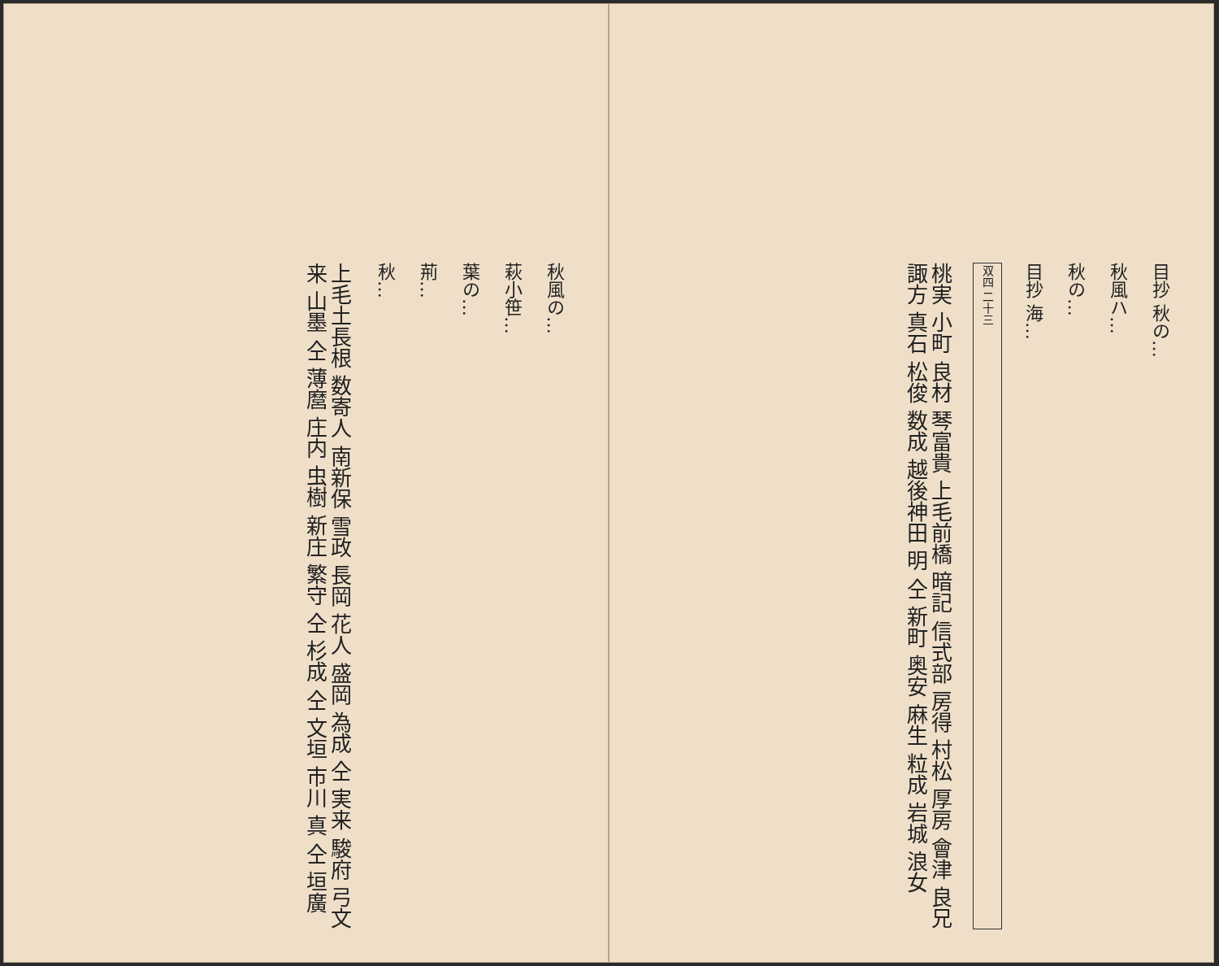秋風の…
萩小笹…
葉の…
荊…
秋…
上毛土長根 数寄人 南新保 雪政 長岡 花人 盛岡 為成 仝 実来 駿府 弓文 来 山墨 仝 薄麿 庄内 虫樹 新庄 繁守 仝 杉成 仝 文垣 市川 真 仝 垣廣
目抄 秋の…
秋風ハ…
秋の…
目抄 海…
双四 二十三
桃実 小町 良材 琴富貴 上毛前橋 暗記 信式部 房得 村松 厚房 會津 良兄 諏方 真石 松俊 数成 越後神田 明 仝 新町 奥安 麻生 粒成 岩城 浪女